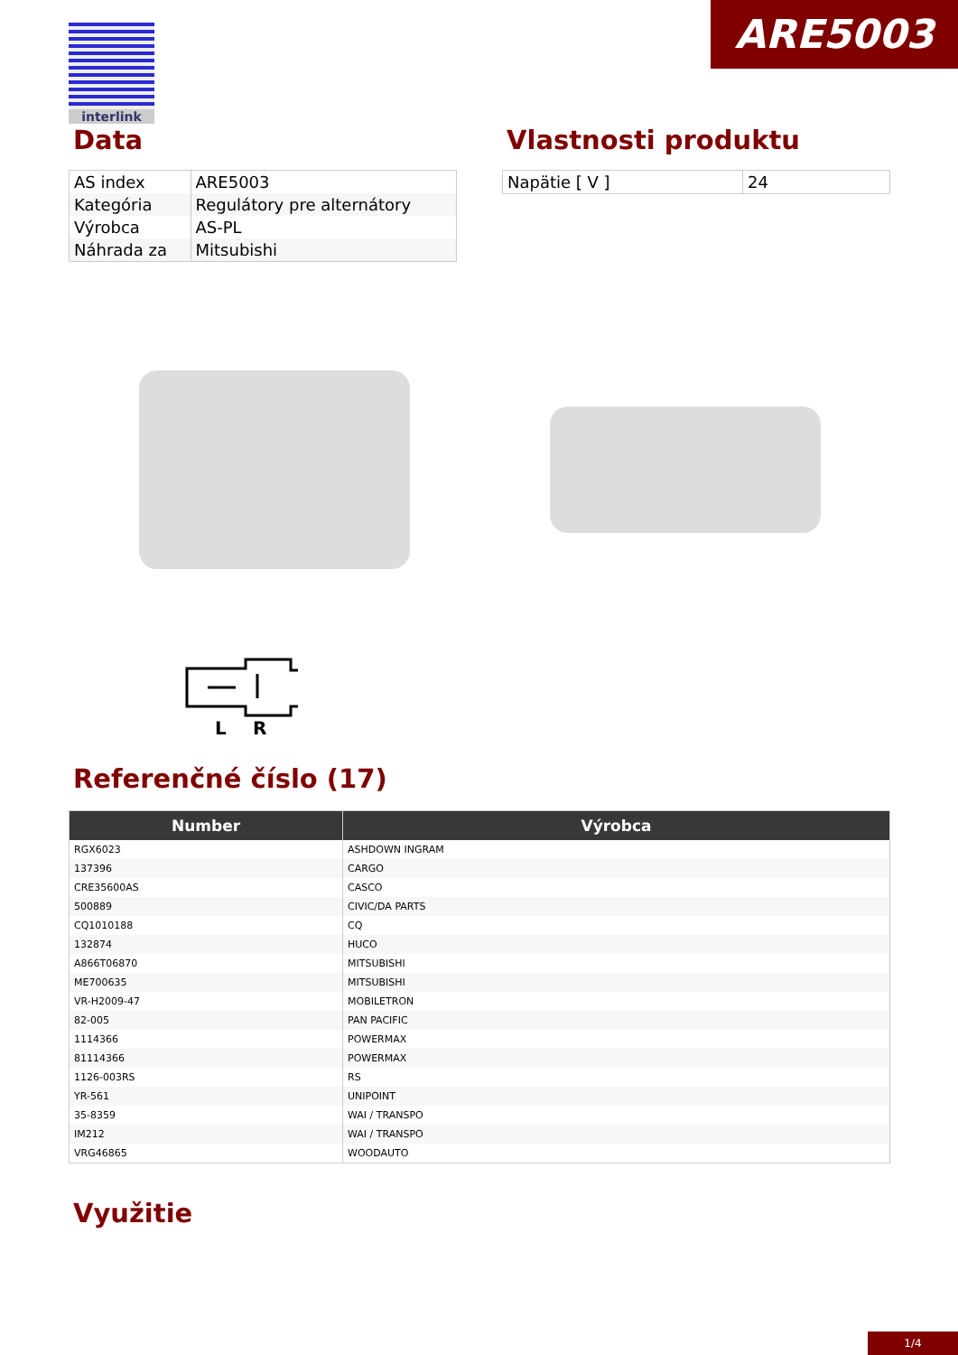ARE5003 interlink
Data
| AS index | ARE5003 |
| Kategória | Regulátory pre alternátory |
| Výrobca | AS-PL |
| Náhrada za | Mitsubishi |
Vlastnosti produktu
| Napätie [ V ] | 24 |
L
R
Referenčné číslo (17)
| Number | Výrobca |
| --- | --- |
| RGX6023 | ASHDOWN INGRAM |
| 137396 | CARGO |
| CRE35600AS | CASCO |
| 500889 | CIVIC/DA PARTS |
| CQ1010188 | CQ |
| 132874 | HUCO |
| A866T06870 | MITSUBISHI |
| ME700635 | MITSUBISHI |
| VR-H2009-47 | MOBILETRON |
| 82-005 | PAN PACIFIC |
| 1114366 | POWERMAX |
| 81114366 | POWERMAX |
| 1126-003RS | RS |
| YR-561 | UNIPOINT |
| 35-8359 | WAI / TRANSPO |
| IM212 | WAI / TRANSPO |
| VRG46865 | WOODAUTO |
Využitie
1/4